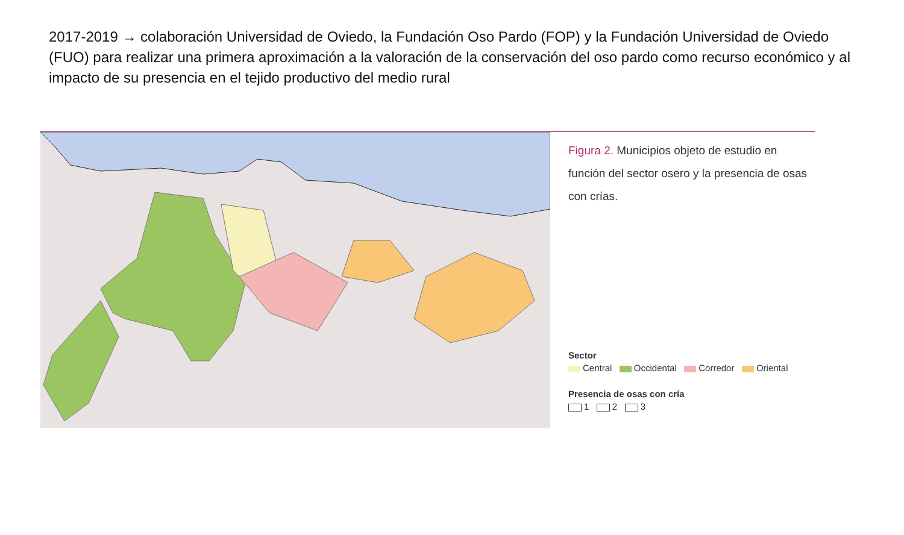2017-2019 → colaboración Universidad de Oviedo, la Fundación Oso Pardo (FOP) y la Fundación Universidad de Oviedo (FUO) para realizar una primera aproximación a la valoración de la conservación del oso pardo como recurso económico y al impacto de su presencia en el tejido productivo del medio rural
Figura 2. Municipios objeto de estudio en función del sector osero y la presencia de osas con crías.
Sector
Central Occidental Corredor Oriental
Presencia de osas con cría
1 2 3